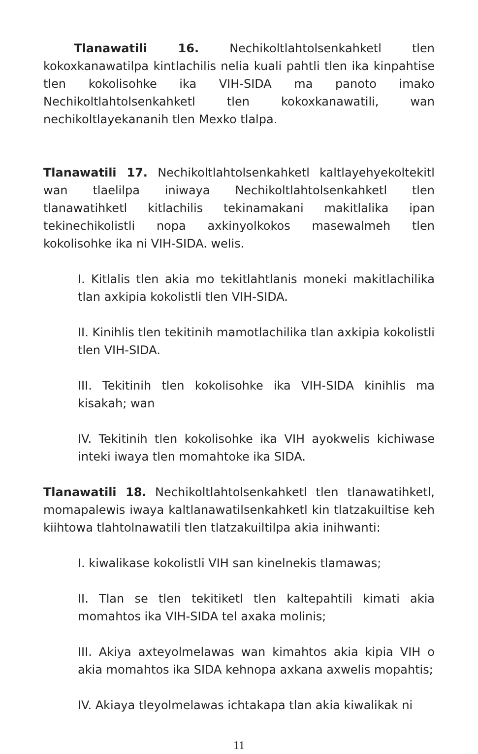Tlanawatili 16. Nechikoltlahtolsenkahketl tlen kokoxkanawatilpa kintlachilis nelia kuali pahtli tlen ika kinpahtise tlen kokolisohke ika VIH-SIDA ma panoto imako Nechikoltlahtolsenkahketl tlen kokoxkanawatili, wan nechikoltlayekananih tlen Mexko tlalpa.
Tlanawatili 17. Nechikoltlahtolsenkahketl kaltlayehyekoltekitl wan tlaelilpa iniwaya Nechikoltlahtolsenkahketl tlen tlanawatihketl kitlachilis tekinamakani makitlalika ipan tekinechikolistli nopa axkinyolkokos masewalmeh tlen kokolisohke ika ni VIH-SIDA. welis.
I. Kitlalis tlen akia mo tekitlahtlanis moneki makitlachilika tlan axkipia kokolistli tlen VIH-SIDA.
II. Kinihlis tlen tekitinih mamotlachilika tlan axkipia kokolistli tlen VIH-SIDA.
III. Tekitinih tlen kokolisohke ika VIH-SIDA kinihlis ma kisakah; wan
IV. Tekitinih tlen kokolisohke ika VIH ayokwelis kichiwase inteki iwaya tlen momahtoke ika SIDA.
Tlanawatili 18. Nechikoltlahtolsenkahketl tlen tlanawatihketl, momapalewis iwaya kaltlanawatilsenkahketl kin tlatzakuiltise keh kiihtowa tlahtolnawatili tlen tlatzakuiltilpa akia inihwanti:
I. kiwalikase kokolistli VIH san kinelnekis tlamawas;
II. Tlan se tlen tekitiketl tlen kaltepahtili kimati akia momahtos ika VIH-SIDA tel axaka molinis;
III. Akiya axteyolmelawas wan kimahtos akia kipia VIH o akia momahtos ika SIDA kehnopa axkana axwelis mopahtis;
IV. Akiaya tleyolmelawas ichtakapa tlan akia kiwalikak ni
11